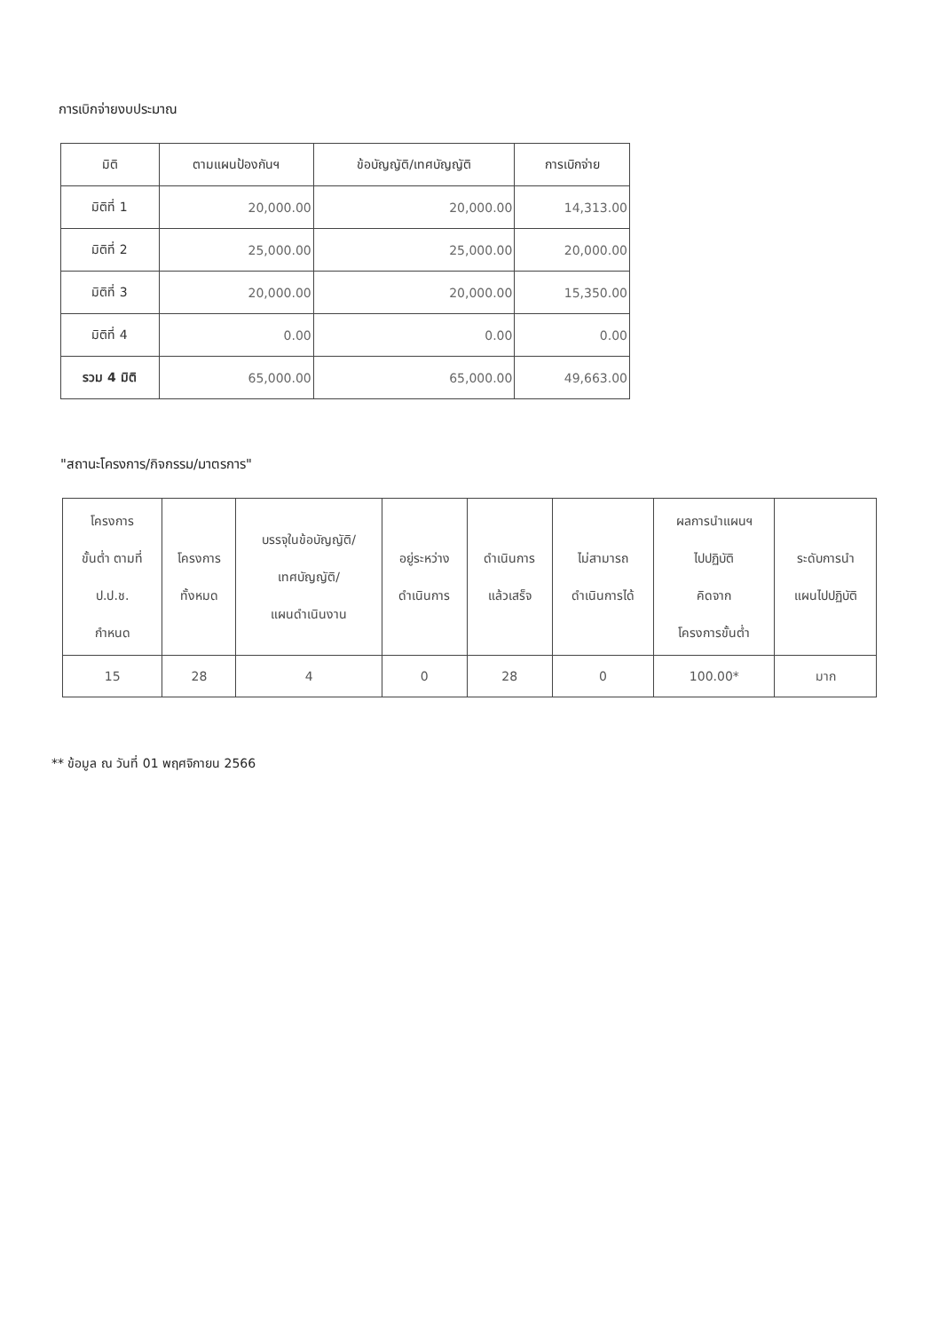การเบิกจ่ายงบประมาณ
| มิติ | ตามแผนป้องกันฯ | ข้อบัญญัติ/เทศบัญญัติ | การเบิกจ่าย |
| --- | --- | --- | --- |
| มิติที่ 1 | 20,000.00 | 20,000.00 | 14,313.00 |
| มิติที่ 2 | 25,000.00 | 25,000.00 | 20,000.00 |
| มิติที่ 3 | 20,000.00 | 20,000.00 | 15,350.00 |
| มิติที่ 4 | 0.00 | 0.00 | 0.00 |
| รวม 4 มิติ | 65,000.00 | 65,000.00 | 49,663.00 |
"สถานะโครงการ/กิจกรรม/มาตรการ"
| โครงการ ขั้นต่ำ ตามที่ ป.ป.ช. กำหนด | โครงการ ทั้งหมด | บรรจุในข้อบัญญัติ/ เทศบัญญัติ/ แผนดำเนินงาน | อยู่ระหว่าง ดำเนินการ | ดำเนินการ แล้วเสร็จ | ไม่สามารถ ดำเนินการได้ | ผลการนำแผนฯ ไปปฏิบัติ คิดจาก โครงการขั้นต่ำ | ระดับการนำ แผนไปปฏิบัติ |
| --- | --- | --- | --- | --- | --- | --- | --- |
| 15 | 28 | 4 | 0 | 28 | 0 | 100.00* | มาก |
** ข้อมูล ณ วันที่ 01 พฤศจิกายน 2566